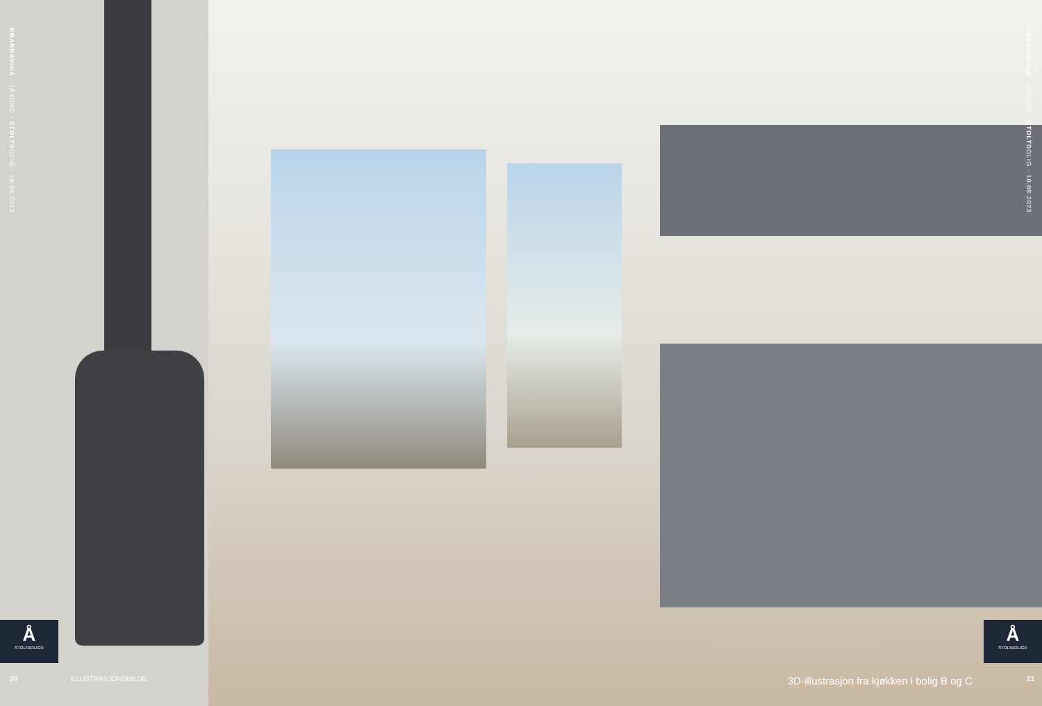KRABBAVIGÅ · JÅSUND · STOLTBOLIG · 10.08.2023
KRABBAVIGÅ · JÅSUND · STOLTBOLIG · 10.08.2023
Å
STOLTBOLIG®
Å
STOLTBOLIG®
20 ILLUSTRASJONSBILDE
3D-illustrasjon fra kjøkken i bolig B og C
21